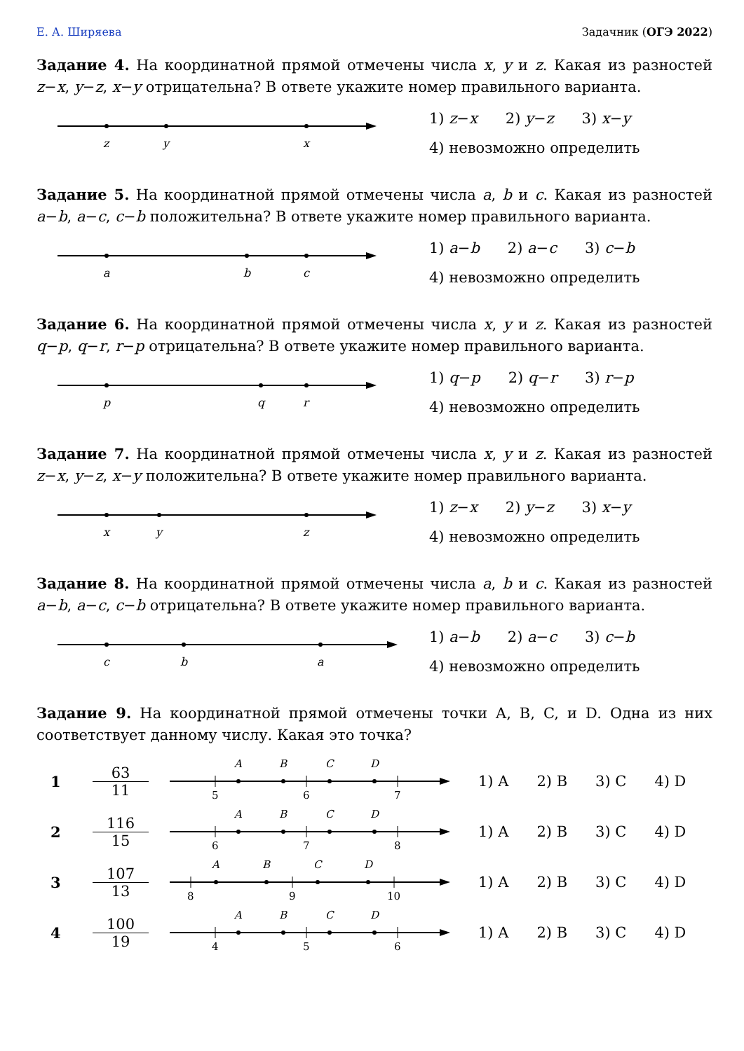Е. А. Ширяева Задачник (ОГЭ 2022)
Задание 4. На координатной прямой отмечены числа x, y и z. Какая из разностей z−x, y−z, x−y отрицательна? В ответе укажите номер правильного варианта.
z
y
x
1) z−x 2) y−z 3) x−y
4) невозможно определить
Задание 5. На координатной прямой отмечены числа a, b и c. Какая из разностей a−b, a−c, c−b положительна? В ответе укажите номер правильного варианта.
a
b
c
1) a−b 2) a−c 3) c−b
4) невозможно определить
Задание 6. На координатной прямой отмечены числа x, y и z. Какая из разностей q−p, q−r, r−p отрицательна? В ответе укажите номер правильного варианта.
p
q
r
1) q−p 2) q−r 3) r−p
4) невозможно определить
Задание 7. На координатной прямой отмечены числа x, y и z. Какая из разностей z−x, y−z, x−y положительна? В ответе укажите номер правильного варианта.
x
y
z
1) z−x 2) y−z 3) x−y
4) невозможно определить
Задание 8. На координатной прямой отмечены числа a, b и c. Какая из разностей a−b, a−c, c−b отрицательна? В ответе укажите номер правильного варианта.
c
b
a
1) a−b 2) a−c 3) c−b
4) невозможно определить
Задание 9. На координатной прямой отмечены точки A, B, C, и D. Одна из них соответствует данному числу. Какая это точка?
1
63
11
A
B
C
D
5
6
7
1) A 2) B 3) C 4) D
2
116
15
A
B
C
D
6
7
8
1) A 2) B 3) C 4) D
3
107
13
A
B
C
D
8
9
10
1) A 2) B 3) C 4) D
4
100
19
A
B
C
D
4
5
6
1) A 2) B 3) C 4) D